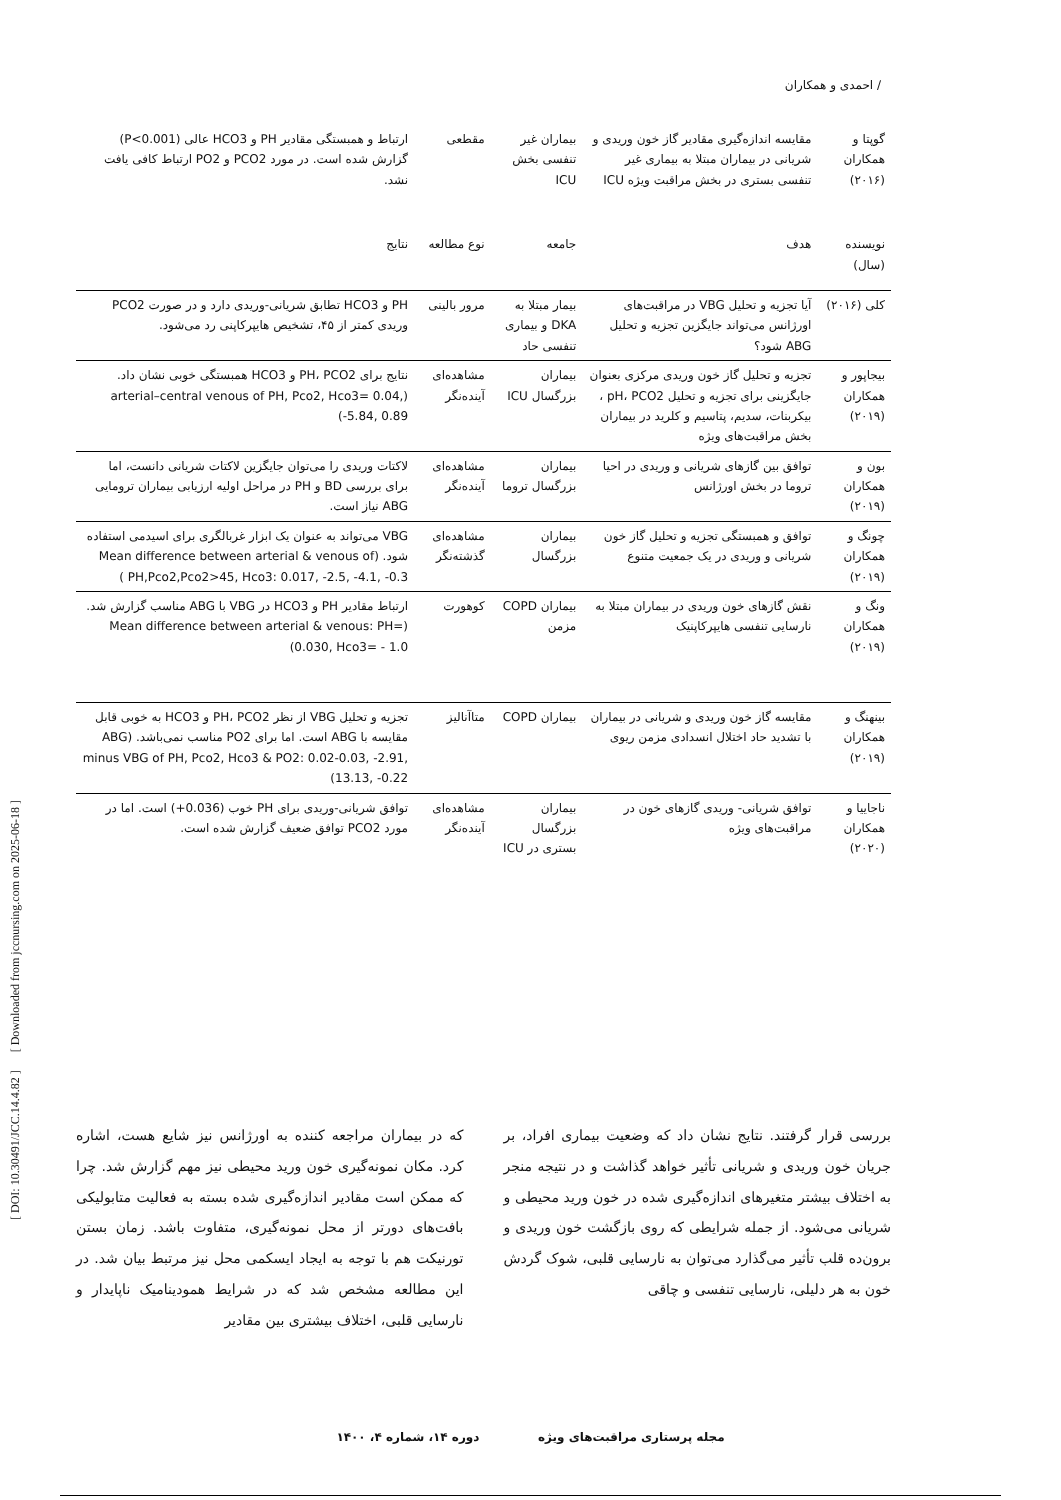/ احمدی و همکاران
[ Downloaded from jccnursing.com on 2025-06-18 ] [ DOI: 10.30491/JCC.14.4.82 ]
| گوپتا و همکاران (۲۰۱۶) | مقایسه اندازه‌گیری مقادیر گاز خون وریدی و شریانی در بیماران مبتلا به بیماری غیر تنفسی بستری در بخش مراقبت ویژه ICU | بیماران غیر تنفسی بخش ICU | مقطعی | ارتباط و همبستگی مقادیر PH و HCO3 عالی (P<0.001) گزارش شده است. در مورد PCO2 و PO2 ارتباط کافی یافت نشد. |
| نویسنده (سال) | هدف | جامعه | نوع مطالعه | نتایج |
| کلی (۲۰۱۶) | آیا تجزیه و تحلیل VBG در مراقبت‌های اورژانس می‌تواند جایگزین تجزیه و تحلیل ABG شود؟ | بیمار مبتلا به DKA و بیماری تنفسی حاد | مرور بالینی | PH و HCO3 تطابق شریانی-وریدی دارد و در صورت PCO2 وریدی کمتر از ۴۵، تشخیص هایپرکاپنی رد می‌شود. |
| بیجاپور و همکاران (۲۰۱۹) | تجزیه و تحلیل گاز خون وریدی مرکزی بعنوان جایگزینی برای تجزیه و تحلیل pH، PCO2 ، بیکربنات، سدیم، پتاسیم و کلرید در بیماران بخش مراقبت‌های ویژه | بیماران بزرگسال ICU | مشاهده‌ای آینده‌نگر | نتایج برای PH، PCO2 و HCO3 همبستگی خوبی نشان داد. (arterial–central venous of PH, Pco2, Hco3= 0.04, -5.84, 0.89) |
| بون و همکاران (۲۰۱۹) | توافق بین گازهای شریانی و وریدی در احیا تروما در بخش اورژانس | بیماران بزرگسال تروما | مشاهده‌ای آینده‌نگر | لاکتات وریدی را می‌توان جایگزین لاکتات شریانی دانست، اما برای بررسی BD و PH در مراحل اولیه ارزیابی بیماران ترومایی ABG نیاز است. |
| چونگ و همکاران (۲۰۱۹) | توافق و همبستگی تجزیه و تحلیل گاز خون شریانی و وریدی در یک جمعیت متنوع | بیماران بزرگسال | مشاهده‌ای گذشته‌نگر | VBG می‌تواند به عنوان یک ابزار غربالگری برای اسیدمی استفاده شود. (Mean difference between arterial & venous of PH,Pco2,Pco2>45, Hco3: 0.017, -2.5, -4.1, -0.3 ) |
| ونگ و همکاران (۲۰۱۹) | نقش گازهای خون وریدی در بیماران مبتلا به نارسایی تنفسی هایپرکاپنیک | بیماران COPD مزمن | کوهورت | ارتباط مقادیر PH و HCO3 در VBG با ABG مناسب گزارش شد. (Mean difference between arterial & venous: PH= 0.030, Hco3= - 1.0) |
| بینهنگ و همکاران (۲۰۱۹) | مقایسه گاز خون وریدی و شریانی در بیماران با تشدید حاد اختلال انسدادی مزمن ریوی | بیماران COPD | متاآنالیز | تجزیه و تحلیل VBG از نظر PH، PCO2 و HCO3 به خوبی قابل مقایسه با ABG است. اما برای PO2 مناسب نمی‌باشد. (ABG minus VBG of PH, Pco2, Hco3 & PO2: 0.02-0.03, -2.91, 13.13, -0.22) |
| ناجاییا و همکاران (۲۰۲۰) | توافق شریانی- وریدی گازهای خون در مراقبت‌های ویژه | بیماران بزرگسال بستری در ICU | مشاهده‌ای آینده‌نگر | توافق شریانی-وریدی برای PH خوب (0.036+) است. اما در مورد PCO2 توافق ضعیف گزارش شده است. |
بررسی قرار گرفتند. نتایج نشان داد که وضعیت بیماری افراد، بر جریان خون وریدی و شریانی تأثیر خواهد گذاشت و در نتیجه منجر به اختلاف بیشتر متغیرهای اندازه‌گیری شده در خون ورید محیطی و شریانی می‌شود. از جمله شرایطی که روی بازگشت خون وریدی و برون‌ده قلب تأثیر می‌گذارد می‌توان به نارسایی قلبی، شوک گردش خون به هر دلیلی، نارسایی تنفسی و چاقی
که در بیماران مراجعه کننده به اورژانس نیز شایع هست، اشاره کرد. مکان نمونه‌گیری خون ورید محیطی نیز مهم گزارش شد. چرا که ممکن است مقادیر اندازه‌گیری شده بسته به فعالیت متابولیکی بافت‌های دورتر از محل نمونه‌گیری، متفاوت باشد. زمان بستن تورنیکت هم با توجه به ایجاد ایسکمی محل نیز مرتبط بیان شد. در این مطالعه مشخص شد که در شرایط همودینامیک ناپایدار و نارسایی قلبی، اختلاف بیشتری بین مقادیر
مجله پرستاری مراقبت‌های ویژه دوره ۱۴، شماره ۴، ۱۴۰۰